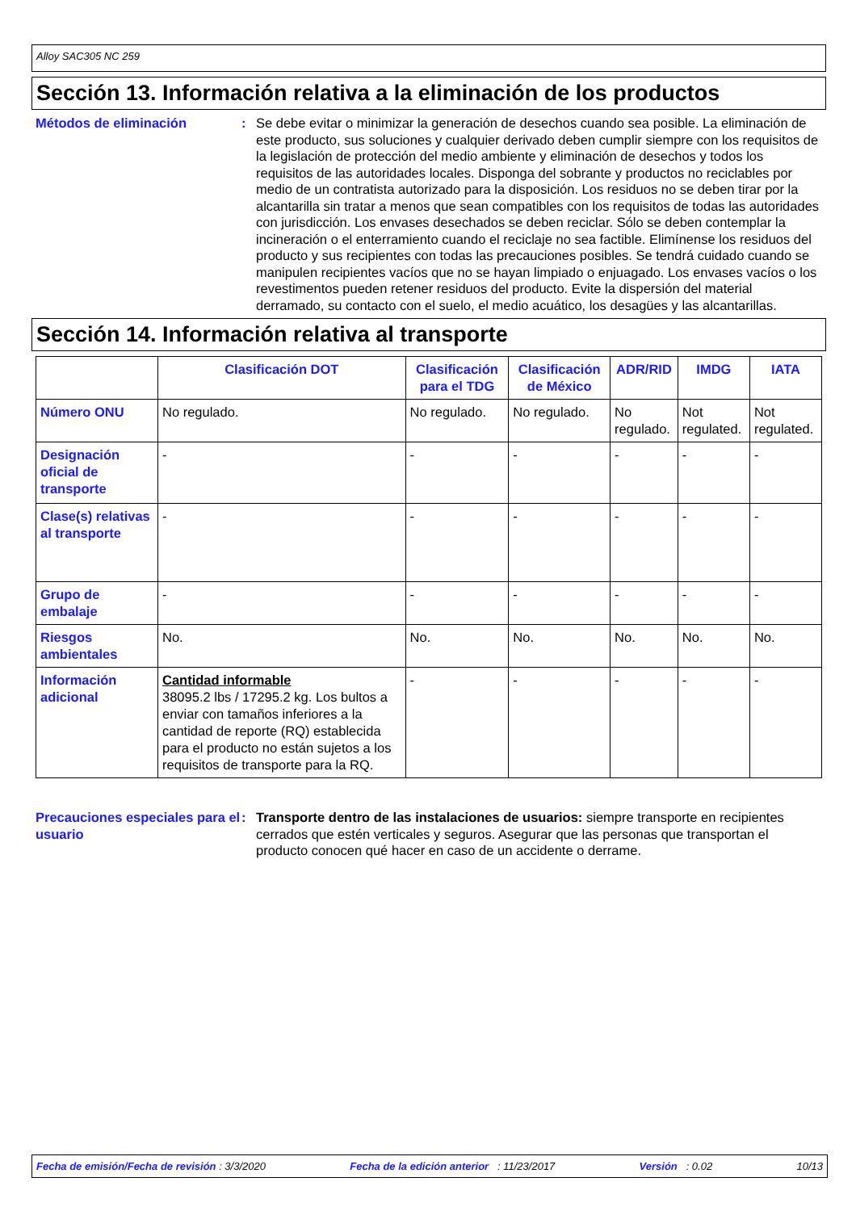Alloy SAC305 NC 259
Sección 13. Información relativa a la eliminación de los productos
Métodos de eliminación : Se debe evitar o minimizar la generación de desechos cuando sea posible. La eliminación de este producto, sus soluciones y cualquier derivado deben cumplir siempre con los requisitos de la legislación de protección del medio ambiente y eliminación de desechos y todos los requisitos de las autoridades locales. Disponga del sobrante y productos no reciclables por medio de un contratista autorizado para la disposición. Los residuos no se deben tirar por la alcantarilla sin tratar a menos que sean compatibles con los requisitos de todas las autoridades con jurisdicción. Los envases desechados se deben reciclar. Sólo se deben contemplar la incineración o el enterramiento cuando el reciclaje no sea factible. Elimínense los residuos del producto y sus recipientes con todas las precauciones posibles. Se tendrá cuidado cuando se manipulen recipientes vacíos que no se hayan limpiado o enjuagado. Los envases vacíos o los revestimentos pueden retener residuos del producto. Evite la dispersión del material derramado, su contacto con el suelo, el medio acuático, los desagües y las alcantarillas.
Sección 14. Información relativa al transporte
| | Clasificación DOT | Clasificación para el TDG | Clasificación de México | ADR/RID | IMDG | IATA |
| --- | --- | --- | --- | --- | --- | --- |
| Número ONU | No regulado. | No regulado. | No regulado. | No regulado. | Not regulated. | Not regulated. |
| Designación oficial de transporte | - | - | - | - | - | - |
| Clase(s) relativas al transporte | - | - | - | - | - | - |
| Grupo de embalaje | - | - | - | - | - | - |
| Riesgos ambientales | No. | No. | No. | No. | No. | No. |
| Información adicional | Cantidad informable 38095.2 lbs / 17295.2 kg. Los bultos a enviar con tamaños inferiores a la cantidad de reporte (RQ) establecida para el producto no están sujetos a los requisitos de transporte para la RQ. | - | - | - | - | - |
Precauciones especiales para el usuario
: Transporte dentro de las instalaciones de usuarios: siempre transporte en recipientes cerrados que estén verticales y seguros. Asegurar que las personas que transportan el producto conocen qué hacer en caso de un accidente o derrame.
Fecha de emisión/Fecha de revisión : 3/3/2020 Fecha de la edición anterior : 11/23/2017 Versión : 0.02 10/13